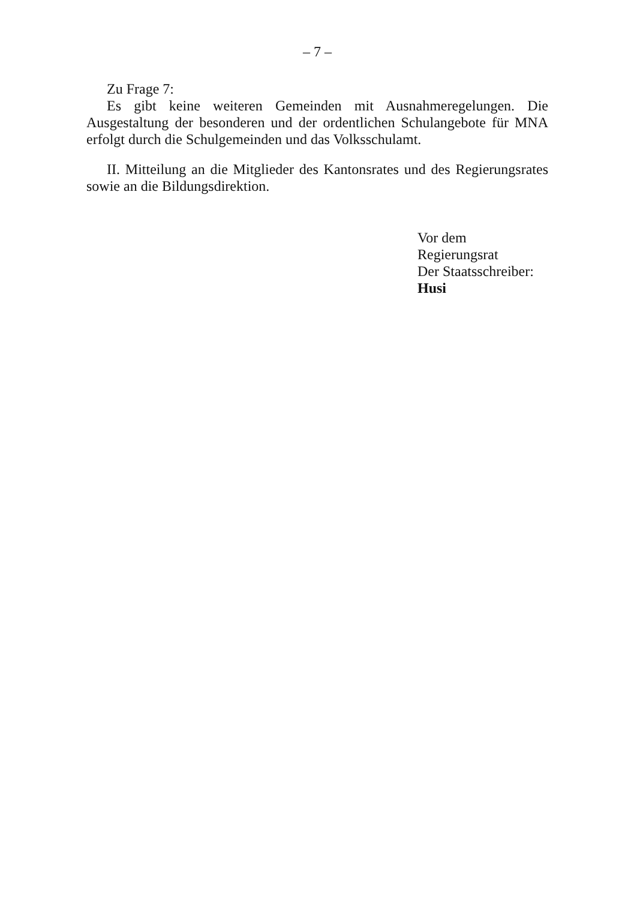– 7 –
Zu Frage 7:
Es gibt keine weiteren Gemeinden mit Ausnahmeregelungen. Die Ausgestaltung der besonderen und der ordentlichen Schulangebote für MNA erfolgt durch die Schulgemeinden und das Volksschulamt.
II. Mitteilung an die Mitglieder des Kantonsrates und des Regierungsrates sowie an die Bildungsdirektion.
Vor dem Regierungsrat
Der Staatsschreiber:
Husi